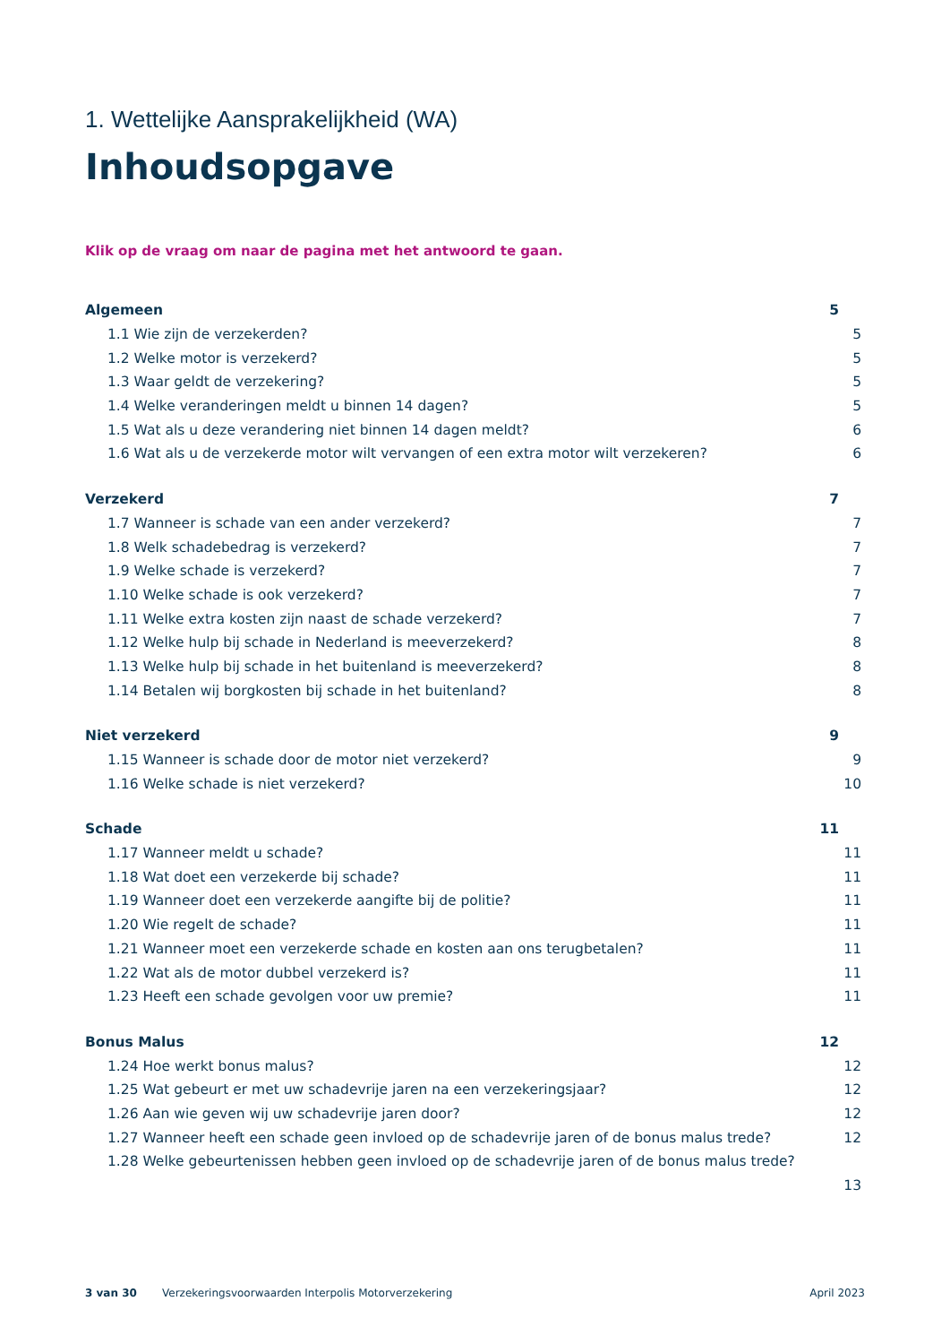1. Wettelijke Aansprakelijkheid (WA)
Inhoudsopgave
Klik op de vraag om naar de pagina met het antwoord te gaan.
Algemeen 5
1.1 Wie zijn de verzekerden? 5
1.2 Welke motor is verzekerd? 5
1.3 Waar geldt de verzekering? 5
1.4 Welke veranderingen meldt u binnen 14 dagen? 5
1.5 Wat als u deze verandering niet binnen 14 dagen meldt? 6
1.6 Wat als u de verzekerde motor wilt vervangen of een extra motor wilt verzekeren? 6
Verzekerd 7
1.7 Wanneer is schade van een ander verzekerd? 7
1.8 Welk schadebedrag is verzekerd? 7
1.9 Welke schade is verzekerd? 7
1.10 Welke schade is ook verzekerd? 7
1.11 Welke extra kosten zijn naast de schade verzekerd? 7
1.12 Welke hulp bij schade in Nederland is meeverzekerd? 8
1.13 Welke hulp bij schade in het buitenland is meeverzekerd? 8
1.14 Betalen wij borgkosten bij schade in het buitenland? 8
Niet verzekerd 9
1.15 Wanneer is schade door de motor niet verzekerd? 9
1.16 Welke schade is niet verzekerd? 10
Schade 11
1.17 Wanneer meldt u schade? 11
1.18 Wat doet een verzekerde bij schade? 11
1.19 Wanneer doet een verzekerde aangifte bij de politie? 11
1.20 Wie regelt de schade? 11
1.21 Wanneer moet een verzekerde schade en kosten aan ons terugbetalen? 11
1.22 Wat als de motor dubbel verzekerd is? 11
1.23 Heeft een schade gevolgen voor uw premie? 11
Bonus Malus 12
1.24 Hoe werkt bonus malus? 12
1.25 Wat gebeurt er met uw schadevrije jaren na een verzekeringsjaar? 12
1.26 Aan wie geven wij uw schadevrije jaren door? 12
1.27 Wanneer heeft een schade geen invloed op de schadevrije jaren of de bonus malus trede? 12
1.28 Welke gebeurtenissen hebben geen invloed op de schadevrije jaren of de bonus malus trede?
13
3 van 30 Verzekeringsvoorwaarden Interpolis Motorverzekering April 2023